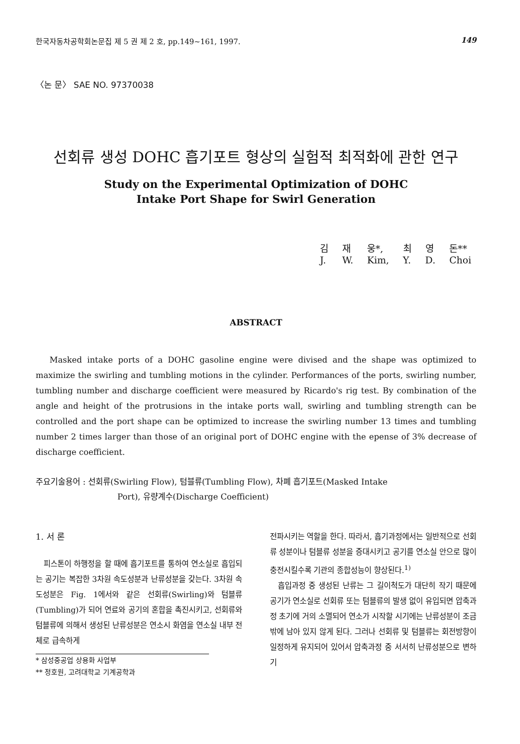한국자동차공학회논문집 제 5 권 제 2 호, pp.149~161, 1997. 149
〈논 문〉 SAE NO. 97370038
선회류 생성 DOHC 흡기포트 형상의 실험적 최적화에 관한 연구
Study on the Experimental Optimization of DOHC
Intake Port Shape for Swirl Generation
| 김 | 재 | 웅*, | 최 | 영 | 돈** |
| J. | W. | Kim, | Y. | D. | Choi |
ABSTRACT
Masked intake ports of a DOHC gasoline engine were divised and the shape was optimized to maximize the swirling and tumbling motions in the cylinder. Performances of the ports, swirling number, tumbling number and discharge coefficient were measured by Ricardo's rig test. By combination of the angle and height of the protrusions in the intake ports wall, swirling and tumbling strength can be controlled and the port shape can be optimized to increase the swirling number 13 times and tumbling number 2 times larger than those of an original port of DOHC engine with the epense of 3% decrease of discharge coefficient.
주요기술용어 : 선회류(Swirling Flow), 텀블류(Tumbling Flow), 차폐 흡기포트(Masked Intake
Port), 유량계수(Discharge Coefficient)
1. 서 론
피스톤이 하행정을 할 때에 흡기포트를 통하여 연소실로 흡입되는 공기는 복잡한 3차원 속도성분과 난류성분을 갖는다. 3차원 속도성분은 Fig. 1에서와 같은 선회류(Swirling)와 텀블류(Tumbling)가 되어 연료와 공기의 혼합을 촉진시키고, 선회류와 텀블류에 의해서 생성된 난류성분은 연소시 화염을 연소실 내부 전체로 급속하게
* 삼성중공업 상용화 사업부
** 정호원, 고려대학교 기계공학과
전파시키는 역할을 한다. 따라서, 흡기과정에서는 일반적으로 선회류 성분이나 텀블류 성분을 증대시키고 공기를 연소실 안으로 많이 충전시킬수록 기관의 종합성능이 향상된다.<sup>1)</sup>
흡입과정 중 생성된 난류는 그 길이척도가 대단히 작기 때문에 공기가 연소실로 선회류 또는 텀블류의 발생 없이 유입되면 압축과정 초기에 거의 소멸되어 연소가 시작할 시기에는 난류성분이 조금 밖에 남아 있지 않게 된다. 그러나 선회류 및 텀블류는 회전방향이 일정하게 유지되어 있어서 압축과정 중 서서히 난류성분으로 변하기